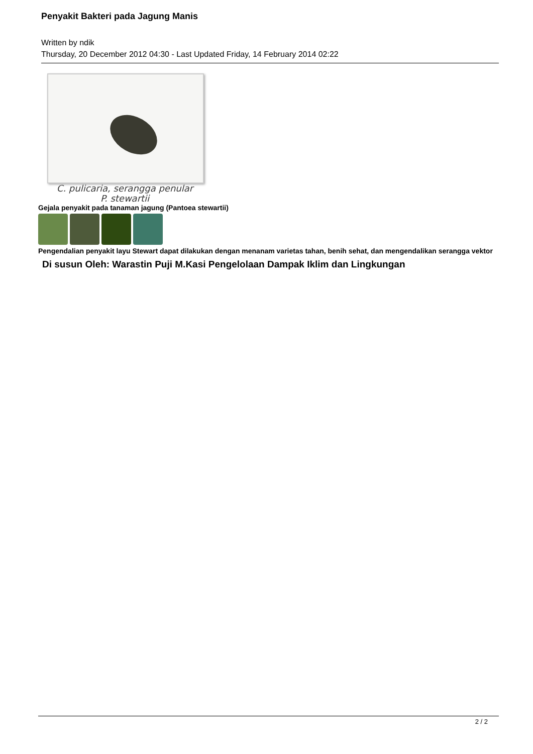Penyakit Bakteri pada Jagung Manis
Written by ndik
Thursday, 20 December 2012 04:30 - Last Updated Friday, 14 February 2014 02:22
C. pulicaria, serangga penular
P. stewartii
Gejala penyakit pada tanaman jagung (Pantoea stewartii)
Pengendalian penyakit layu Stewart dapat dilakukan dengan menanam varietas tahan, benih sehat, dan mengendalikan serangga vektor
Di susun Oleh: Warastin Puji M.Kasi Pengelolaan Dampak Iklim dan Lingkungan
2 / 2